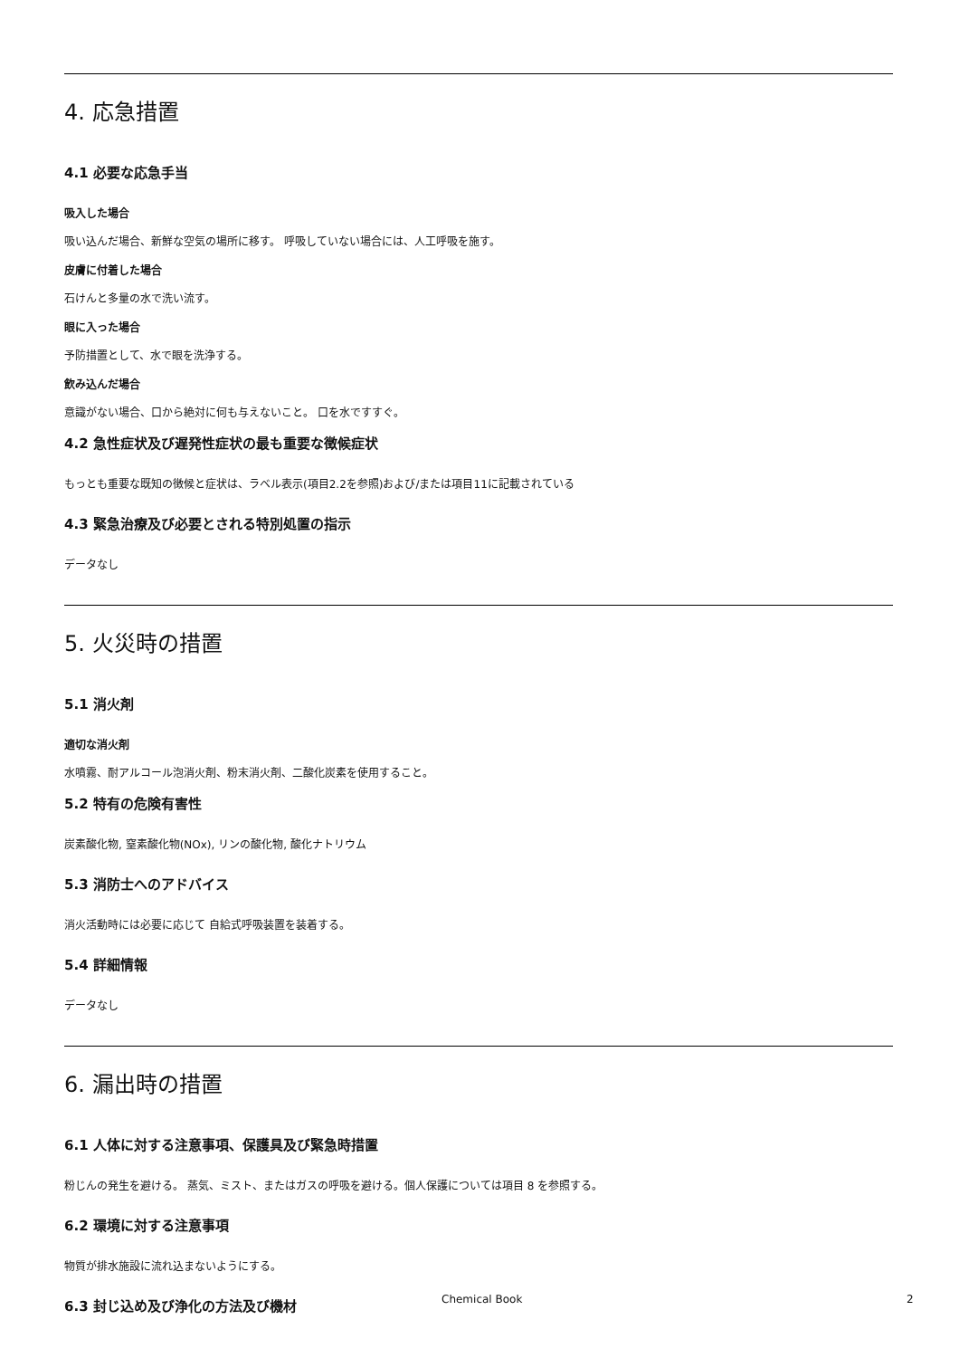4. 応急措置
4.1 必要な応急手当
吸入した場合
吸い込んだ場合、新鮮な空気の場所に移す。 呼吸していない場合には、人工呼吸を施す。
皮膚に付着した場合
石けんと多量の水で洗い流す。
眼に入った場合
予防措置として、水で眼を洗浄する。
飲み込んだ場合
意識がない場合、口から絶対に何も与えないこと。 口を水ですすぐ。
4.2 急性症状及び遅発性症状の最も重要な徴候症状
もっとも重要な既知の徴候と症状は、ラベル表示(項目2.2を参照)および/または項目11に記載されている
4.3 緊急治療及び必要とされる特別処置の指示
データなし
5. 火災時の措置
5.1 消火剤
適切な消火剤
水噴霧、耐アルコール泡消火剤、粉末消火剤、二酸化炭素を使用すること。
5.2 特有の危険有害性
炭素酸化物, 窒素酸化物(NOx), リンの酸化物, 酸化ナトリウム
5.3 消防士へのアドバイス
消火活動時には必要に応じて 自給式呼吸装置を装着する。
5.4 詳細情報
データなし
6. 漏出時の措置
6.1 人体に対する注意事項、保護具及び緊急時措置
粉じんの発生を避ける。 蒸気、ミスト、またはガスの呼吸を避ける。個人保護については項目 8 を参照する。
6.2 環境に対する注意事項
物質が排水施設に流れ込まないようにする。
6.3 封じ込め及び浄化の方法及び機材
Chemical Book 2